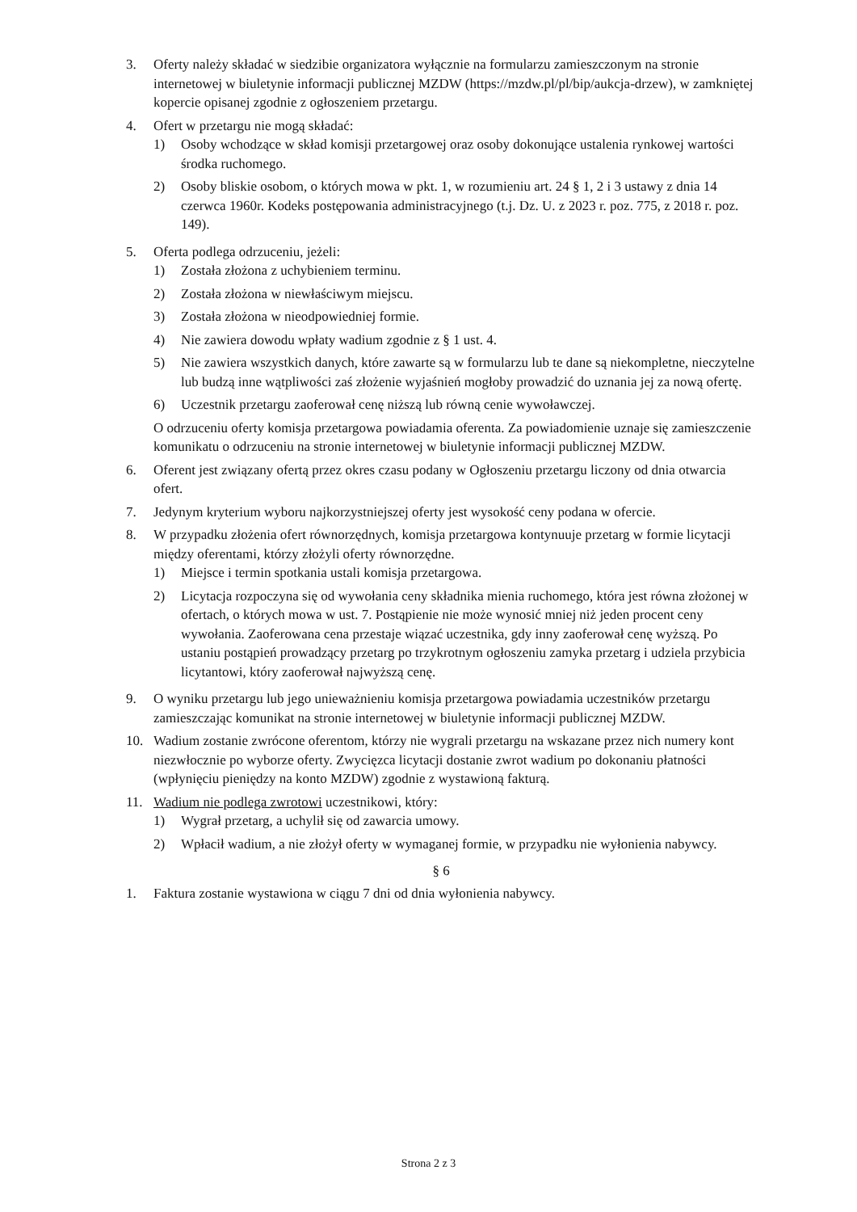3. Oferty należy składać w siedzibie organizatora wyłącznie na formularzu zamieszczonym na stronie internetowej w biuletynie informacji publicznej MZDW (https://mzdw.pl/pl/bip/aukcja-drzew), w zamkniętej kopercie opisanej zgodnie z ogłoszeniem przetargu.
4. Ofert w przetargu nie mogą składać:
1) Osoby wchodzące w skład komisji przetargowej oraz osoby dokonujące ustalenia rynkowej wartości środka ruchomego.
2) Osoby bliskie osobom, o których mowa w pkt. 1, w rozumieniu art. 24 § 1, 2 i 3 ustawy z dnia 14 czerwca 1960r. Kodeks postępowania administracyjnego (t.j. Dz. U. z 2023 r. poz. 775, z 2018 r. poz. 149).
5. Oferta podlega odrzuceniu, jeżeli:
1) Została złożona z uchybieniem terminu.
2) Została złożona w niewłaściwym miejscu.
3) Została złożona w nieodpowiedniej formie.
4) Nie zawiera dowodu wpłaty wadium zgodnie z § 1 ust. 4.
5) Nie zawiera wszystkich danych, które zawarte są w formularzu lub te dane są niekompletne, nieczytelne lub budzą inne wątpliwości zaś złożenie wyjaśnień mogłoby prowadzić do uznania jej za nową ofertę.
6) Uczestnik przetargu zaoferował cenę niższą lub równą cenie wywoławczej.
O odrzuceniu oferty komisja przetargowa powiadamia oferenta. Za powiadomienie uznaje się zamieszczenie komunikatu o odrzuceniu na stronie internetowej w biuletynie informacji publicznej MZDW.
6. Oferent jest związany ofertą przez okres czasu podany w Ogłoszeniu przetargu liczony od dnia otwarcia ofert.
7. Jedynym kryterium wyboru najkorzystniejszej oferty jest wysokość ceny podana w ofercie.
8. W przypadku złożenia ofert równorzędnych, komisja przetargowa kontynuuje przetarg w formie licytacji między oferentami, którzy złożyli oferty równorzędne.
1) Miejsce i termin spotkania ustali komisja przetargowa.
2) Licytacja rozpoczyna się od wywołania ceny składnika mienia ruchomego, która jest równa złożonej w ofertach, o których mowa w ust. 7. Postąpienie nie może wynosić mniej niż jeden procent ceny wywołania. Zaoferowana cena przestaje wiązać uczestnika, gdy inny zaoferował cenę wyższą. Po ustaniu postąpień prowadzący przetarg po trzykrotnym ogłoszeniu zamyka przetarg i udziela przybicia licytantowi, który zaoferował najwyższą cenę.
9. O wyniku przetargu lub jego unieważnieniu komisja przetargowa powiadamia uczestników przetargu zamieszczając komunikat na stronie internetowej w biuletynie informacji publicznej MZDW.
10. Wadium zostanie zwrócone oferentom, którzy nie wygrali przetargu na wskazane przez nich numery kont niezwłocznie po wyborze oferty. Zwycięzca licytacji dostanie zwrot wadium po dokonaniu płatności (wpłynięciu pieniędzy na konto MZDW) zgodnie z wystawioną fakturą.
11. Wadium nie podlega zwrotowi uczestnikowi, który:
1) Wygrał przetarg, a uchylił się od zawarcia umowy.
2) Wpłacił wadium, a nie złożył oferty w wymaganej formie, w przypadku nie wyłonienia nabywcy.
§ 6
1. Faktura zostanie wystawiona w ciągu 7 dni od dnia wyłonienia nabywcy.
Strona 2 z 3